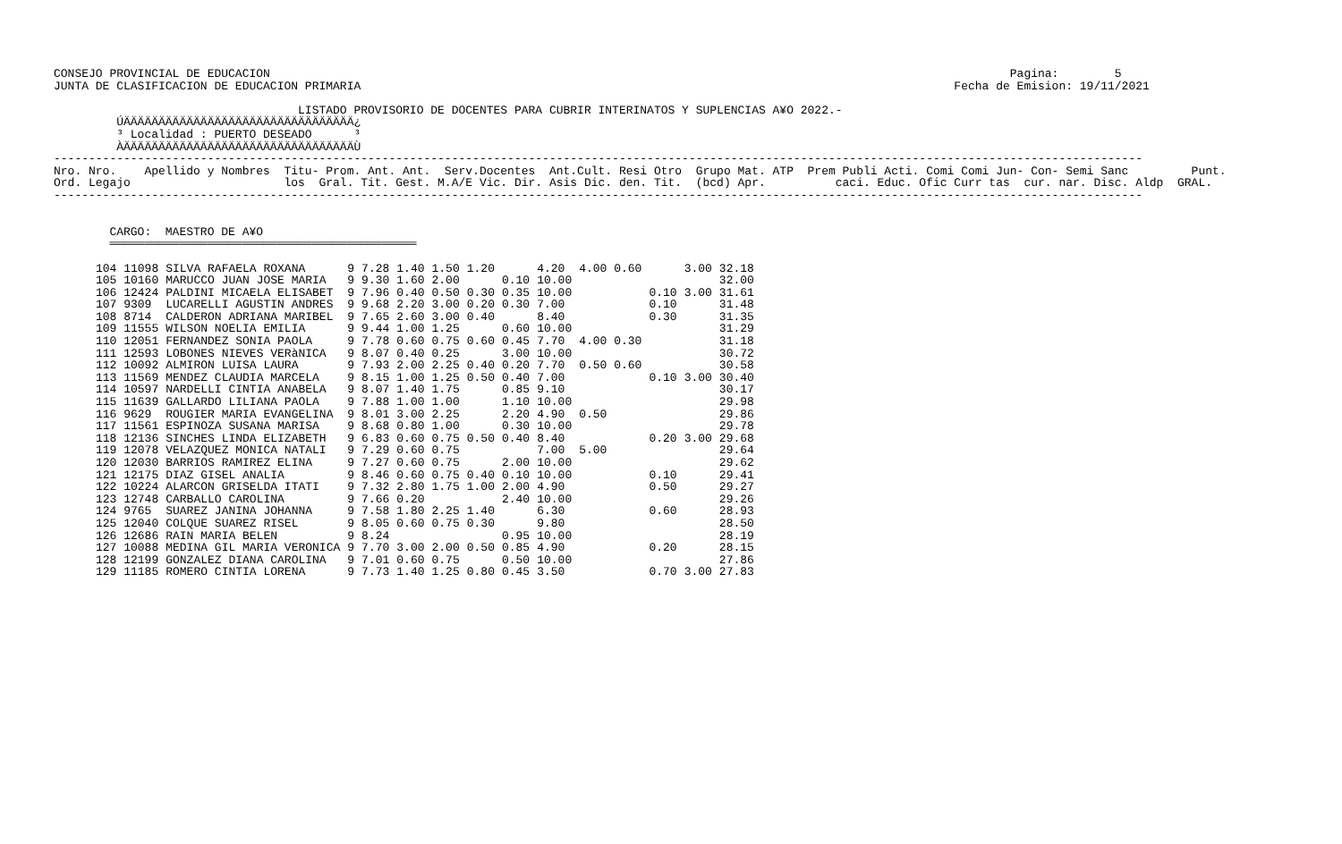CONSEJO PROVINCIAL DE EDUCACION                                                                                                          Pagina:        5
JUNTA DE CLASIFICACION DE EDUCACION PRIMARIA                                                                                     Fecha de Emision: 19/11/2021

                                   LISTADO PROVISORIO DE DOCENTES PARA CUBRIR INTERINATOS Y SUPLENCIAS A¥O 2022.-
         ÚÄÄÄÄÄÄÄÄÄÄÄÄÄÄÄÄÄÄÄÄÄÄÄÄÄÄÄÄÄÄÄÄÄ¿
         ³ Localidad : PUERTO DESEADO      ³
         ÀÄÄÄÄÄÄÄÄÄÄÄÄÄÄÄÄÄÄÄÄÄÄÄÄÄÄÄÄÄÄÄÄÄÙ
------------------------------------------------------------------------------------------------------------------------------------------------------------
Nro. Nro.    Apellido y Nombres  Titu- Prom. Ant. Ant.  Serv.Docentes  Ant.Cult. Resi Otro  Grupo Mat. ATP  Prem Publi Acti. Comi Comi Jun- Con- Semi Sanc         Punt.
Ord. Legajo                      los  Gral. Tit. Gest. M.A/E Vic. Dir. Asis Dic. den. Tit.  (bcd) Apr.          caci. Educ. Ofic Curr tas  cur. nar. Disc. Aldp  GRAL.
------------------------------------------------------------------------------------------------------------------------------------------------------------


        CARGO:  MAESTRO DE A¥O
        ════════════════════════════════════════════
| 104 11098 | SILVA RAFAELA ROXANA | 9 | 7.28 | 1.40 | 1.50 | 1.20 | | 4.20 | 4.00 0.60 | | 3.00 | 32.18 |
| 105 10160 | MARUCCO JUAN JOSE MARIA | 9 | 9.30 | 1.60 | 2.00 | | 0.10 | 10.00 | | | | 32.00 |
| 106 12424 | PALDINI MICAELA ELISABET | 9 | 7.96 | 0.40 | 0.50 | 0.30 | 0.35 | 10.00 | | 0.10 | 3.00 | 31.61 |
| 107 9309 | LUCARELLI AGUSTIN ANDRES | 9 | 9.68 | 2.20 | 3.00 | 0.20 | 0.30 | 7.00 | | 0.10 | | 31.48 |
| 108 8714 | CALDERON ADRIANA MARIBEL | 9 | 7.65 | 2.60 | 3.00 | 0.40 | | 8.40 | | 0.30 | | 31.35 |
| 109 11555 | WILSON NOELIA EMILIA | 9 | 9.44 | 1.00 | 1.25 | | 0.60 | 10.00 | | | | 31.29 |
| 110 12051 | FERNANDEZ SONIA PAOLA | 9 | 7.78 | 0.60 | 0.75 | 0.60 | 0.45 | 7.70 | 4.00 0.30 | | | 31.18 |
| 111 12593 | LOBONES NIEVES VERàNICA | 9 | 8.07 | 0.40 | 0.25 | | 3.00 | 10.00 | | | | 30.72 |
| 112 10092 | ALMIRON LUISA LAURA | 9 | 7.93 | 2.00 | 2.25 | 0.40 | 0.20 | 7.70 | 0.50 0.60 | | | 30.58 |
| 113 11569 | MENDEZ CLAUDIA MARCELA | 9 | 8.15 | 1.00 | 1.25 | 0.50 | 0.40 | 7.00 | | 0.10 | 3.00 | 30.40 |
| 114 10597 | NARDELLI CINTIA ANABELA | 9 | 8.07 | 1.40 | 1.75 | | 0.85 | 9.10 | | | | 30.17 |
| 115 11639 | GALLARDO LILIANA PAOLA | 9 | 7.88 | 1.00 | 1.00 | | 1.10 | 10.00 | | | | 29.98 |
| 116 9629 | ROUGIER MARIA EVANGELINA | 9 | 8.01 | 3.00 | 2.25 | | 2.20 | 4.90 | 0.50 | | | 29.86 |
| 117 11561 | ESPINOZA SUSANA MARISA | 9 | 8.68 | 0.80 | 1.00 | | 0.30 | 10.00 | | | | 29.78 |
| 118 12136 | SINCHES LINDA ELIZABETH | 9 | 6.83 | 0.60 | 0.75 | 0.50 | 0.40 | 8.40 | | 0.20 | 3.00 | 29.68 |
| 119 12078 | VELAZQUEZ MONICA NATALI | 9 | 7.29 | 0.60 | 0.75 | | | 7.00 | 5.00 | | | 29.64 |
| 120 12030 | BARRIOS RAMIREZ ELINA | 9 | 7.27 | 0.60 | 0.75 | | 2.00 | 10.00 | | | | 29.62 |
| 121 12175 | DIAZ GISEL ANALIA | 9 | 8.46 | 0.60 | 0.75 | 0.40 | 0.10 | 10.00 | | 0.10 | | 29.41 |
| 122 10224 | ALARCON GRISELDA ITATI | 9 | 7.32 | 2.80 | 1.75 | 1.00 | 2.00 | 4.90 | | 0.50 | | 29.27 |
| 123 12748 | CARBALLO CAROLINA | 9 | 7.66 | 0.20 | | | 2.40 | 10.00 | | | | 29.26 |
| 124 9765 | SUAREZ JANINA JOHANNA | 9 | 7.58 | 1.80 | 2.25 | 1.40 | | 6.30 | | 0.60 | | 28.93 |
| 125 12040 | COLQUE SUAREZ RISEL | 9 | 8.05 | 0.60 | 0.75 | 0.30 | | 9.80 | | | | 28.50 |
| 126 12686 | RAIN MARIA BELEN | 9 | 8.24 | | | | 0.95 | 10.00 | | | | 28.19 |
| 127 10088 | MEDINA GIL MARIA VERONICA | 9 | 7.70 | 3.00 | 2.00 | 0.50 | 0.85 | 4.90 | | 0.20 | | 28.15 |
| 128 12199 | GONZALEZ DIANA CAROLINA | 9 | 7.01 | 0.60 | 0.75 | | 0.50 | 10.00 | | | | 27.86 |
| 129 11185 | ROMERO CINTIA LORENA | 9 | 7.73 | 1.40 | 1.25 | 0.80 | 0.45 | 3.50 | | 0.70 | 3.00 | 27.83 |